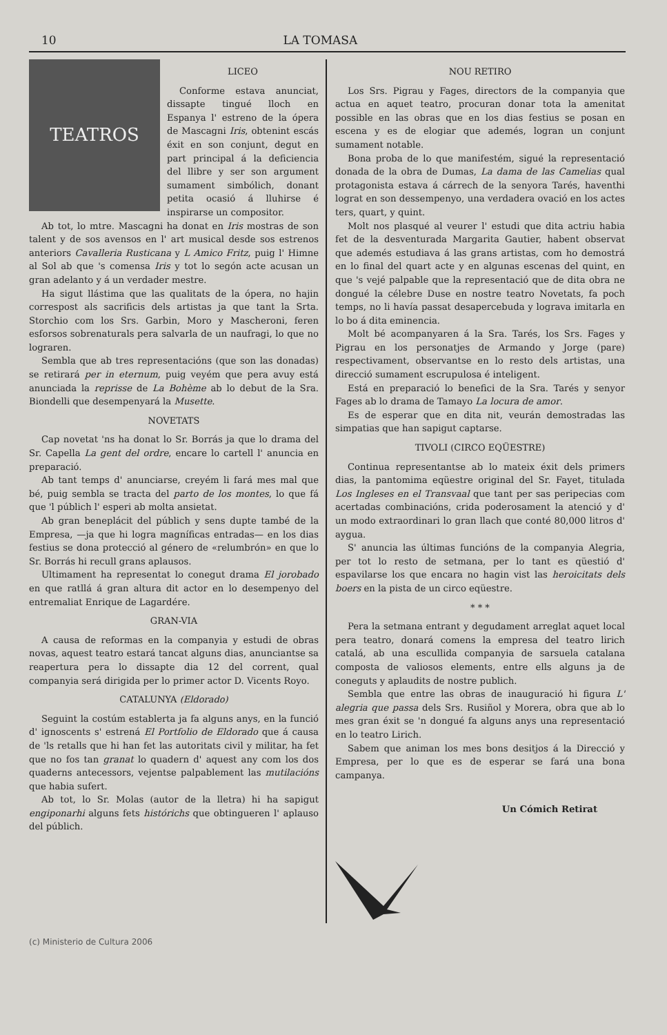10 LA TOMASA
TEATROS
LICEO
Conforme estava anunciat, dissapte tingué lloch en Espanya l' estreno de la ópera de Mascagni Iris, obtenint escás éxit en son conjunt, degut en part principal á la deficiencia del llibre y ser son argument sumament simbólich, donant petita ocasió á lluhirse é inspirarse un compositor.
Ab tot, lo mtre. Mascagni ha donat en Iris mostras de son talent y de sos avensos en l' art musical desde sos estrenos anteriors Cavalleria Rusticana y L Amico Fritz, puig l' Himne al Sol ab que 's comensa Iris y tot lo segón acte acusan un gran adelanto y á un verdader mestre.
Ha sigut llástima que las qualitats de la ópera, no hajin correspost als sacrificis dels artistas ja que tant la Srta. Storchio com los Srs. Garbin, Moro y Mascheroni, feren esforsos sobrenaturals pera salvarla de un naufragi, lo que no lograren.
Sembla que ab tres representacións (que son las donadas) se retirará per in eternum, puig veyém que pera avuy está anunciada la reprisse de La Bohème ab lo debut de la Sra. Biondelli que desempenyará la Musette.
NOVETATS
Cap novetat 'ns ha donat lo Sr. Borrás ja que lo drama del Sr. Capella La gent del ordre, encare lo cartell l' anuncia en preparació.
Ab tant temps d' anunciarse, creyém li fará mes mal que bé, puig sembla se tracta del parto de los montes, lo que fá que 'l públich l' esperi ab molta ansietat.
Ab gran beneplácit del públich y sens dupte també de la Empresa, —ja que hi logra magníficas entradas— en los dias festius se dona protecció al género de «relumbrón» en que lo Sr. Borrás hi recull grans aplausos.
Ultimament ha representat lo conegut drama El jorobado en que ratllá á gran altura dit actor en lo desempenyo del entremaliat Enrique de Lagardére.
GRAN-VIA
A causa de reformas en la companyia y estudi de obras novas, aquest teatro estará tancat alguns dias, anunciantse sa reapertura pera lo dissapte dia 12 del corrent, qual companyia será dirigida per lo primer actor D. Vicents Royo.
CATALUNYA (Eldorado)
Seguint la costúm establerta ja fa alguns anys, en la funció d' ignoscents s' estrená El Portfolio de Eldorado que á causa de 'ls retalls que hi han fet las autoritats civil y militar, ha fet que no fos tan granat lo quadern d' aquest any com los dos quaderns antecessors, vejentse palpablement las mutilacións que habia sufert.
Ab tot, lo Sr. Molas (autor de la lletra) hi ha sapigut engiponarhi alguns fets histórichs que obtingueren l' aplauso del públich.
NOU RETIRO
Los Srs. Pigrau y Fages, directors de la companyia que actua en aquet teatro, procuran donar tota la amenitat possible en las obras que en los dias festius se posan en escena y es de elogiar que ademés, logran un conjunt sumament notable.
Bona proba de lo que manifestém, sigué la representació donada de la obra de Dumas, La dama de las Camelias qual protagonista estava á cárrech de la senyora Tarés, haventhi lograt en son dessempenyo, una verdadera ovació en los actes ters, quart, y quint.
Molt nos plasqué al veurer l' estudi que dita actriu habia fet de la desventurada Margarita Gautier, habent observat que ademés estudiava á las grans artistas, com ho demostrá en lo final del quart acte y en algunas escenas del quint, en que 's vejé palpable que la representació que de dita obra ne dongué la célebre Duse en nostre teatro Novetats, fa poch temps, no li havía passat desapercebuda y lograva imitarla en lo bo á dita eminencia.
Molt bé acompanyaren á la Sra. Tarés, los Srs. Fages y Pigrau en los personatjes de Armando y Jorge (pare) respectivament, observantse en lo resto dels artistas, una direcció sumament escrupulosa é inteligent.
Está en preparació lo benefici de la Sra. Tarés y senyor Fages ab lo drama de Tamayo La locura de amor.
Es de esperar que en dita nit, veurán demostradas las simpatias que han sapigut captarse.
TIVOLI (CIRCO EQÜESTRE)
Continua representantse ab lo mateix éxit dels primers dias, la pantomima eqüestre original del Sr. Fayet, titulada Los Ingleses en el Transvaal que tant per sas peripecias com acertadas combinacións, crida poderosament la atenció y d' un modo extraordinari lo gran llach que conté 80,000 litros d' aygua.
S' anuncia las últimas funcións de la companyia Alegria, per tot lo resto de setmana, per lo tant es qüestió d' espavilarse los que encara no hagin vist las heroicitats dels boers en la pista de un circo eqüestre.
* * *
Pera la setmana entrant y degudament arreglat aquet local pera teatro, donará comens la empresa del teatro lirich catalá, ab una escullida companyia de sarsuela catalana composta de valiosos elements, entre ells alguns ja de coneguts y aplaudits de nostre publich.
Sembla que entre las obras de inauguració hi figura L' alegria que passa dels Srs. Rusiñol y Morera, obra que ab lo mes gran éxit se 'n dongué fa alguns anys una representació en lo teatro Lirich.
Sabem que animan los mes bons desitjos á la Direcció y Empresa, per lo que es de esperar se fará una bona campanya.
Un Cómich Retirat
(c) Ministerio de Cultura 2006